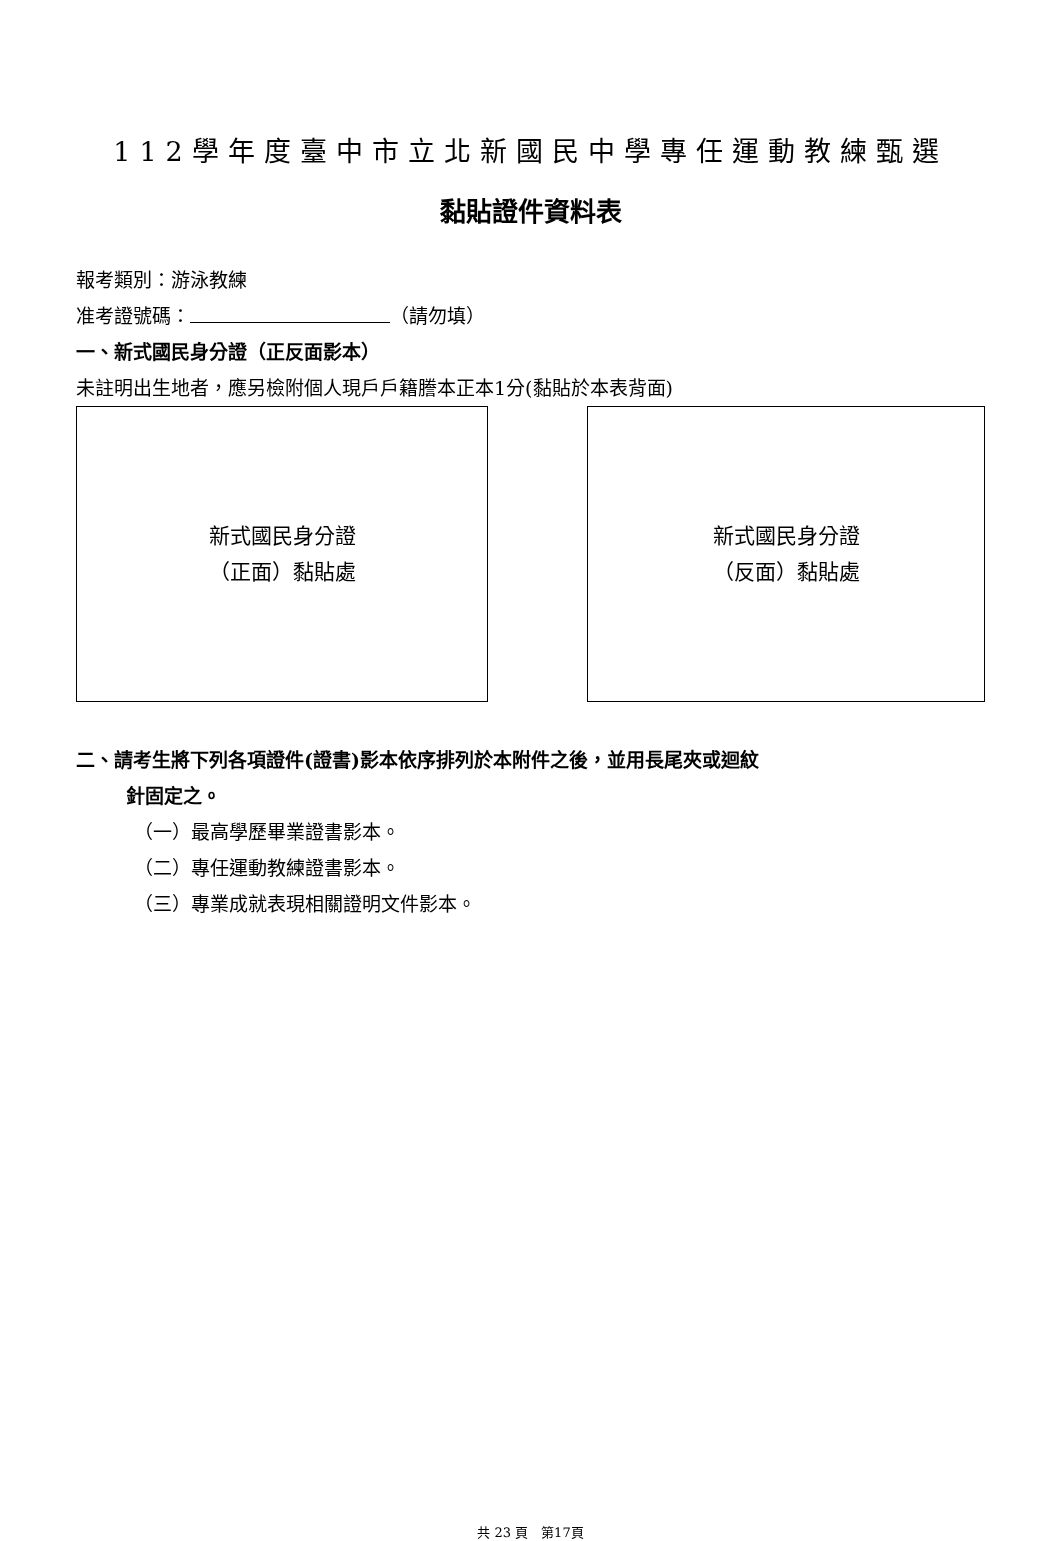112學年度臺中市立北新國民中學專任運動教練甄選
黏貼證件資料表
報考類別：游泳教練
准考證號碼： （請勿填）
一、新式國民身分證（正反面影本）
未註明出生地者，應另檢附個人現戶戶籍謄本正本1分(黏貼於本表背面)
新式國民身分證
（正面）黏貼處
新式國民身分證
（反面）黏貼處
二、請考生將下列各項證件(證書)影本依序排列於本附件之後，並用長尾夾或迴紋
針固定之。
（一）最高學歷畢業證書影本。
（二）專任運動教練證書影本。
（三）專業成就表現相關證明文件影本。
共 23 頁　第17頁